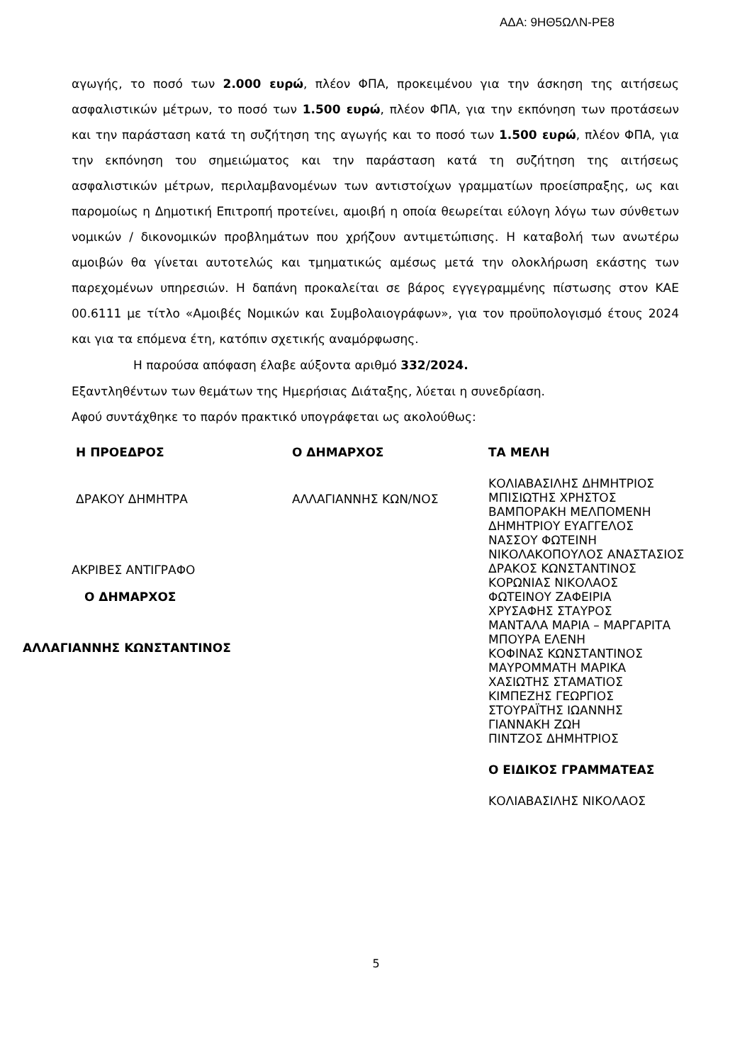ΑΔΑ: 9ΗΘ5ΩΛΝ-ΡΕ8
αγωγής, το ποσό των 2.000 ευρώ, πλέον ΦΠΑ, προκειμένου για την άσκηση της αιτήσεως ασφαλιστικών μέτρων, το ποσό των 1.500 ευρώ, πλέον ΦΠΑ, για την εκπόνηση των προτάσεων και την παράσταση κατά τη συζήτηση της αγωγής και το ποσό των 1.500 ευρώ, πλέον ΦΠΑ, για την εκπόνηση του σημειώματος και την παράσταση κατά τη συζήτηση της αιτήσεως ασφαλιστικών μέτρων, περιλαμβανομένων των αντιστοίχων γραμματίων προείσπραξης, ως και παρομοίως η Δημοτική Επιτροπή προτείνει, αμοιβή η οποία θεωρείται εύλογη λόγω των σύνθετων νομικών / δικονομικών προβλημάτων που χρήζουν αντιμετώπισης. Η καταβολή των ανωτέρω αμοιβών θα γίνεται αυτοτελώς και τμηματικώς αμέσως μετά την ολοκλήρωση εκάστης των παρεχομένων υπηρεσιών. Η δαπάνη προκαλείται σε βάρος εγγεγραμμένης πίστωσης στον ΚΑΕ 00.6111 με τίτλο «Αμοιβές Νομικών και Συμβολαιογράφων», για τον προϋπολογισμό έτους 2024 και για τα επόμενα έτη, κατόπιν σχετικής αναμόρφωσης.
Η παρούσα απόφαση έλαβε αύξοντα αριθμό 332/2024.
Εξαντληθέντων των θεμάτων της Ημερήσιας Διάταξης, λύεται η συνεδρίαση.
Αφού συντάχθηκε το παρόν πρακτικό υπογράφεται ως ακολούθως:
Η ΠΡΟΕΔΡΟΣ
ΔΡΑΚΟΥ ΔΗΜΗΤΡΑ
ΑΚΡΙΒΕΣ ΑΝΤΙΓΡΑΦΟ
Ο ΔΗΜΑΡΧΟΣ
ΑΛΛΑΓΙΑΝΝΗΣ ΚΩΝΣΤΑΝΤΙΝΟΣ
Ο ΔΗΜΑΡΧΟΣ
ΑΛΛΑΓΙΑΝΝΗΣ ΚΩΝ/ΝΟΣ
ΤΑ ΜΕΛΗ
ΚΟΛΙΑΒΑΣΙΛΗΣ ΔΗΜΗΤΡΙΟΣ
ΜΠΙΣΙΩΤΗΣ ΧΡΗΣΤΟΣ
ΒΑΜΠΟΡΑΚΗ ΜΕΛΠΟΜΕΝΗ
ΔΗΜΗΤΡΙΟΥ ΕΥΑΓΓΕΛΟΣ
ΝΑΣΣΟΥ ΦΩΤΕΙΝΗ
ΝΙΚΟΛΑΚΟΠΟΥΛΟΣ ΑΝΑΣΤΑΣΙΟΣ
ΔΡΑΚΟΣ ΚΩΝΣΤΑΝΤΙΝΟΣ
ΚΟΡΩΝΙΑΣ ΝΙΚΟΛΑΟΣ
ΦΩΤΕΙΝΟΥ ΖΑΦΕΙΡΙΑ
ΧΡΥΣΑΦΗΣ ΣΤΑΥΡΟΣ
ΜΑΝΤΑΛΑ ΜΑΡΙΑ – ΜΑΡΓΑΡΙΤΑ
ΜΠΟΥΡΑ ΕΛΕΝΗ
ΚΟΦΙΝΑΣ ΚΩΝΣΤΑΝΤΙΝΟΣ
ΜΑΥΡΟΜΜΑΤΗ ΜΑΡΙΚΑ
ΧΑΣΙΩΤΗΣ ΣΤΑΜΑΤΙΟΣ
ΚΙΜΠΕΖΗΣ ΓΕΩΡΓΙΟΣ
ΣΤΟΥΡΑΪΤΗΣ ΙΩΑΝΝΗΣ
ΓΙΑΝΝΑΚΗ ΖΩΗ
ΠΙΝΤΖΟΣ ΔΗΜΗΤΡΙΟΣ
Ο ΕΙΔΙΚΟΣ ΓΡΑΜΜΑΤΕΑΣ
ΚΟΛΙΑΒΑΣΙΛΗΣ ΝΙΚΟΛΑΟΣ
5